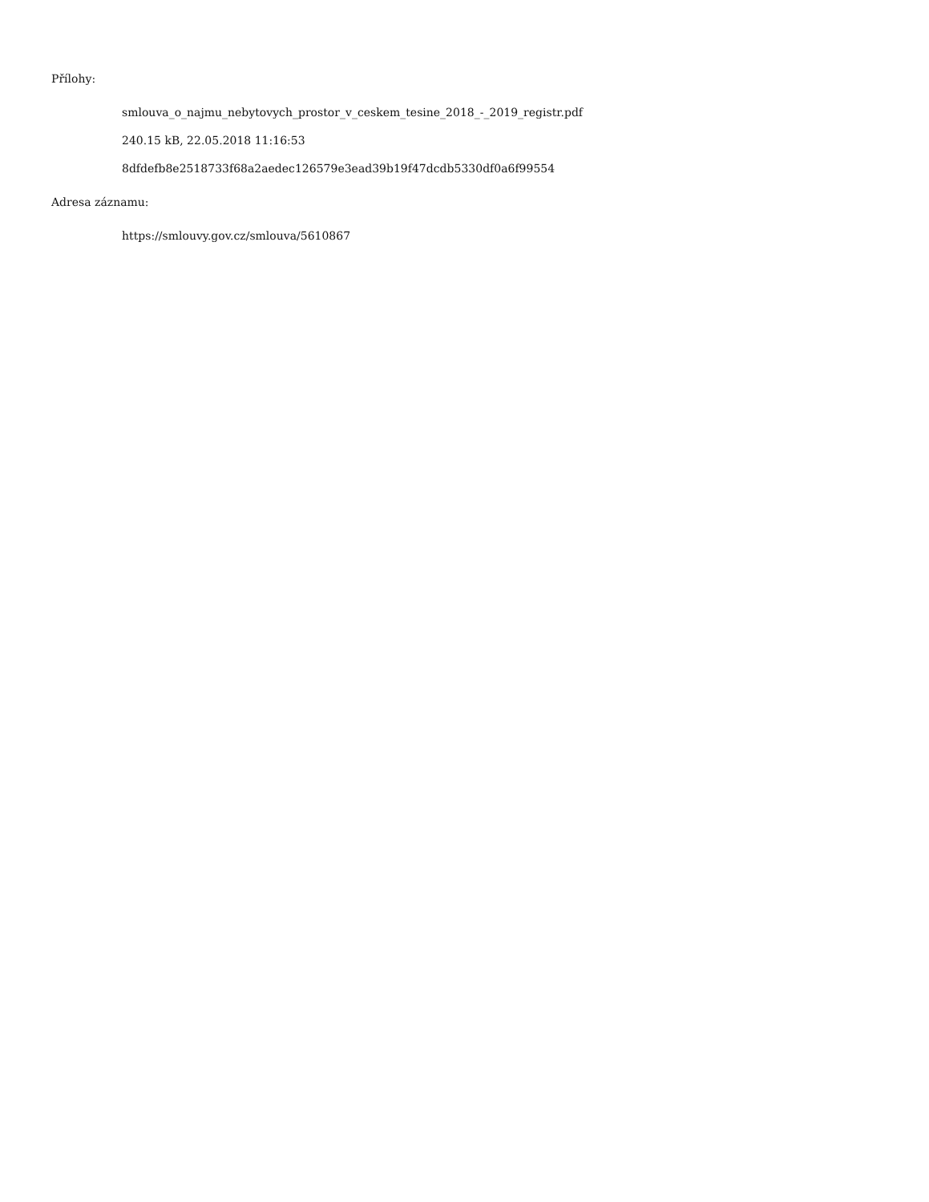Přílohy:
smlouva_o_najmu_nebytovych_prostor_v_ceskem_tesine_2018_-_2019_registr.pdf
240.15 kB, 22.05.2018 11:16:53
8dfdefb8e2518733f68a2aedec126579e3ead39b19f47dcdb5330df0a6f99554
Adresa záznamu:
https://smlouvy.gov.cz/smlouva/5610867